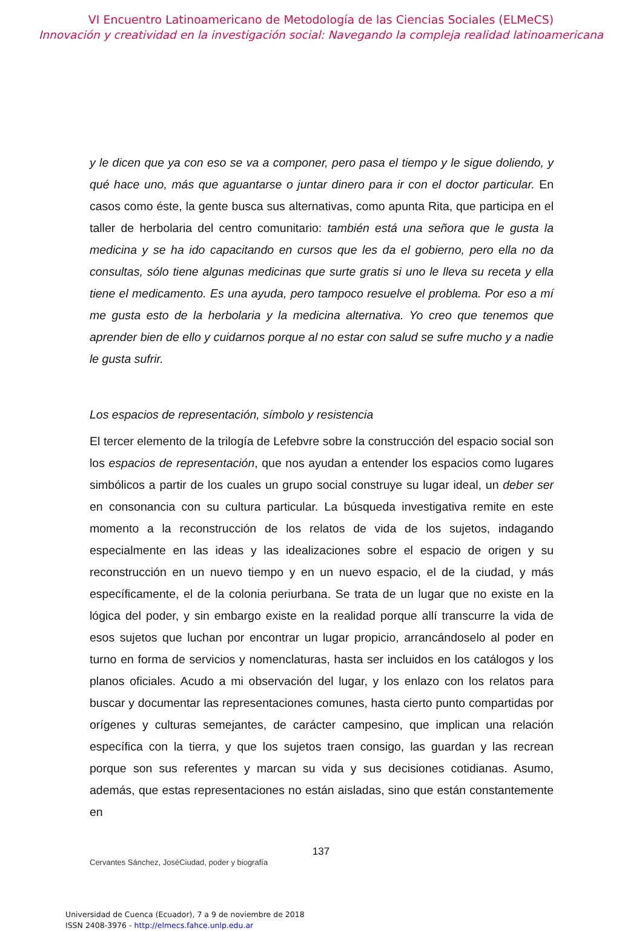VI Encuentro Latinoamericano de Metodología de las Ciencias Sociales (ELMeCS)
Innovación y creatividad en la investigación social: Navegando la compleja realidad latinoamericana
y le dicen que ya con eso se va a componer, pero pasa el tiempo y le sigue doliendo, y qué hace uno, más que aguantarse o juntar dinero para ir con el doctor particular. En casos como éste, la gente busca sus alternativas, como apunta Rita, que participa en el taller de herbolaria del centro comunitario: también está una señora que le gusta la medicina y se ha ido capacitando en cursos que les da el gobierno, pero ella no da consultas, sólo tiene algunas medicinas que surte gratis si uno le lleva su receta y ella tiene el medicamento. Es una ayuda, pero tampoco resuelve el problema. Por eso a mí me gusta esto de la herbolaria y la medicina alternativa. Yo creo que tenemos que aprender bien de ello y cuidarnos porque al no estar con salud se sufre mucho y a nadie le gusta sufrir.
Los espacios de representación, símbolo y resistencia
El tercer elemento de la trilogía de Lefebvre sobre la construcción del espacio social son los espacios de representación, que nos ayudan a entender los espacios como lugares simbólicos a partir de los cuales un grupo social construye su lugar ideal, un deber ser en consonancia con su cultura particular. La búsqueda investigativa remite en este momento a la reconstrucción de los relatos de vida de los sujetos, indagando especialmente en las ideas y las idealizaciones sobre el espacio de origen y su reconstrucción en un nuevo tiempo y en un nuevo espacio, el de la ciudad, y más específicamente, el de la colonia periurbana. Se trata de un lugar que no existe en la lógica del poder, y sin embargo existe en la realidad porque allí transcurre la vida de esos sujetos que luchan por encontrar un lugar propicio, arrancándoselo al poder en turno en forma de servicios y nomenclaturas, hasta ser incluidos en los catálogos y los planos oficiales. Acudo a mi observación del lugar, y los enlazo con los relatos para buscar y documentar las representaciones comunes, hasta cierto punto compartidas por orígenes y culturas semejantes, de carácter campesino, que implican una relación específica con la tierra, y que los sujetos traen consigo, las guardan y las recrean porque son sus referentes y marcan su vida y sus decisiones cotidianas. Asumo, además, que estas representaciones no están aisladas, sino que están constantemente en
137
Cervantes Sánchez, JoséCiudad, poder y biografía
Universidad de Cuenca (Ecuador), 7 a 9 de noviembre de 2018
ISSN 2408-3976 - http://elmecs.fahce.unlp.edu.ar